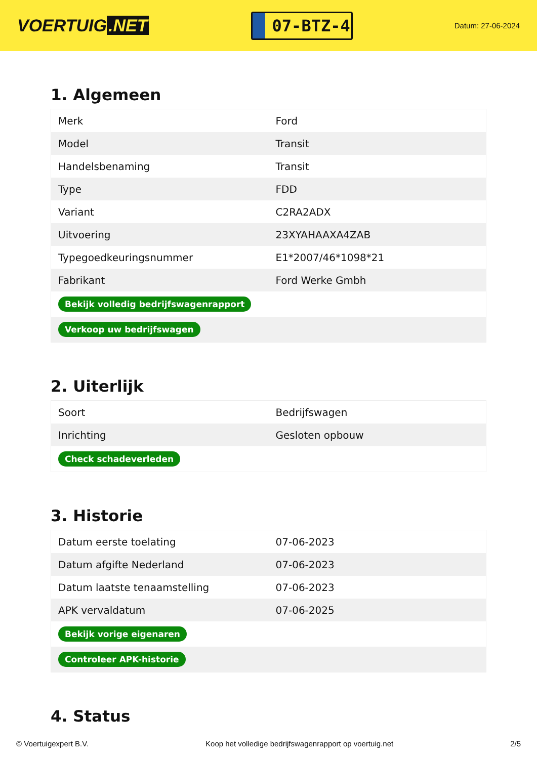VOERTUIG.NET
07-BTZ-4
Datum: 27-06-2024
1. Algemeen
| Merk | Ford |
| Model | Transit |
| Handelsbenaming | Transit |
| Type | FDD |
| Variant | C2RA2ADX |
| Uitvoering | 23XYAHAAXA4ZAB |
| Typegoedkeuringsnummer | E1*2007/46*1098*21 |
| Fabrikant | Ford Werke Gmbh |
| Bekijk volledig bedrijfswagenrapport | |
| Verkoop uw bedrijfswagen | |
2. Uiterlijk
| Soort | Bedrijfswagen |
| Inrichting | Gesloten opbouw |
| Check schadeverleden | |
3. Historie
| Datum eerste toelating | 07-06-2023 |
| Datum afgifte Nederland | 07-06-2023 |
| Datum laatste tenaamstelling | 07-06-2023 |
| APK vervaldatum | 07-06-2025 |
| Bekijk vorige eigenaren | |
| Controleer APK-historie | |
4. Status
© Voertuigexpert B.V. Koop het volledige bedrijfswagenrapport op voertuig.net 2/5